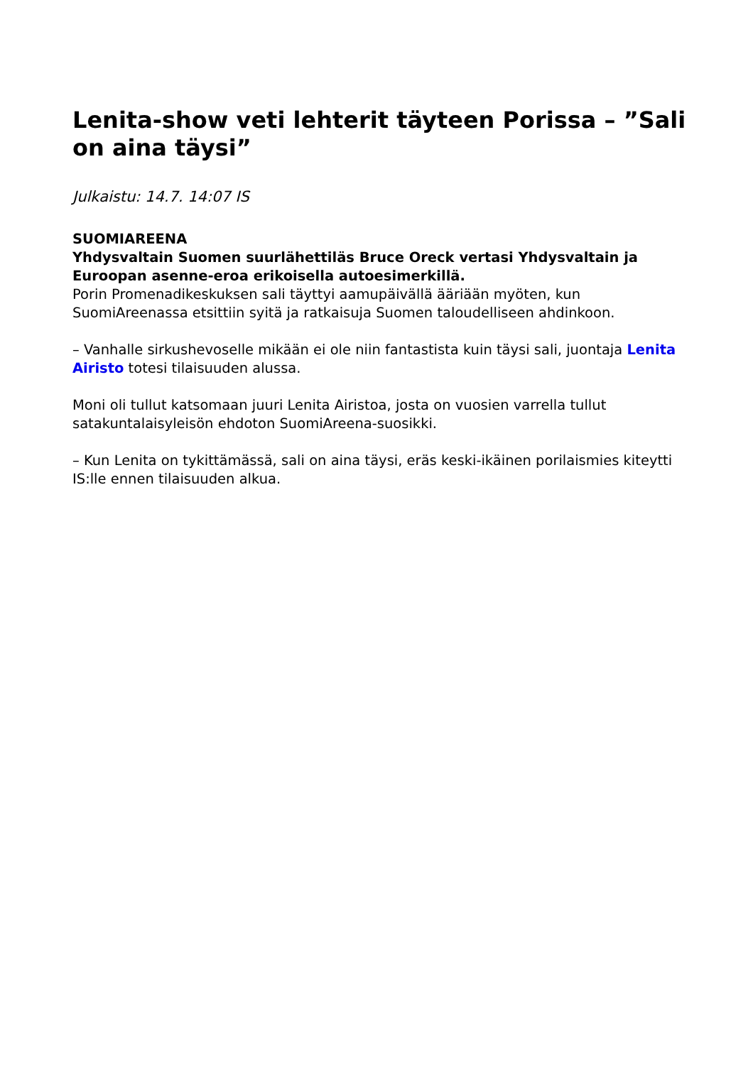Lenita-show veti lehterit täyteen Porissa – ”Sali on aina täysi”
Julkaistu: 14.7. 14:07 IS
SUOMIAREENA
Yhdysvaltain Suomen suurlähettiläs Bruce Oreck vertasi Yhdysvaltain ja Euroopan asenne-eroa erikoisella autoesimerkillä.
Porin Promenadikeskuksen sali täyttyi aamupäivällä ääriään myöten, kun SuomiAreenassa etsittiin syitä ja ratkaisuja Suomen taloudelliseen ahdinkoon.
– Vanhalle sirkushevoselle mikään ei ole niin fantastista kuin täysi sali, juontaja Lenita Airisto totesi tilaisuuden alussa.
Moni oli tullut katsomaan juuri Lenita Airistoa, josta on vuosien varrella tullut satakuntalaisyleisön ehdoton SuomiAreena-suosikki.
– Kun Lenita on tykittämässä, sali on aina täysi, eräs keski-ikäinen porilaismies kiteytti IS:lle ennen tilaisuuden alkua.